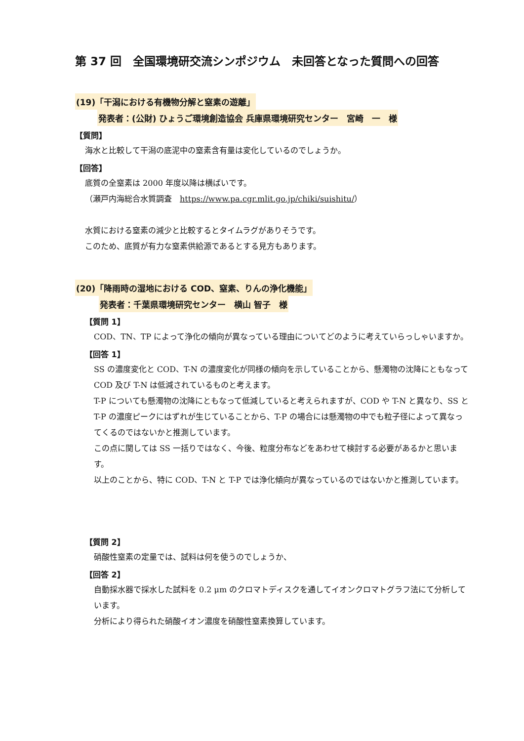第 37 回　全国環境研交流シンポジウム　未回答となった質問への回答
(19)「干潟における有機物分解と窒素の遊離」
発表者：(公財) ひょうご環境創造協会 兵庫県環境研究センター　宮崎　一　様
【質問】
海水と比較して干潟の底泥中の窒素含有量は変化しているのでしょうか。
【回答】
底質の全窒素は 2000 年度以降は横ばいです。
（瀬戸内海総合水質調査　https://www.pa.cgr.mlit.go.jp/chiki/suishitu/）
水質における窒素の減少と比較するとタイムラグがありそうです。
このため、底質が有力な窒素供給源であるとする見方もあります。
(20)「降雨時の湿地における COD、窒素、りんの浄化機能」
発表者：千葉県環境研究センター　横山 智子　様
【質問 1】
COD、TN、TP によって浄化の傾向が異なっている理由についてどのように考えていらっしゃいますか。
【回答 1】
SS の濃度変化と COD、T-N の濃度変化が同様の傾向を示していることから、懸濁物の沈降にともなって COD 及び T-N は低減されているものと考えます。
T-P についても懸濁物の沈降にともなって低減していると考えられますが、COD や T-N と異なり、SS と T-P の濃度ピークにはずれが生じていることから、T-P の場合には懸濁物の中でも粒子径によって異なってくるのではないかと推測しています。
この点に関しては SS 一括りではなく、今後、粒度分布などをあわせて検討する必要があるかと思います。
以上のことから、特に COD、T-N と T-P では浄化傾向が異なっているのではないかと推測しています。
【質問 2】
硝酸性窒素の定量では、試料は何を使うのでしょうか、
【回答 2】
自動採水器で採水した試料を 0.2 μm のクロマトディスクを通してイオンクロマトグラフ法にて分析しています。
分析により得られた硝酸イオン濃度を硝酸性窒素換算しています。